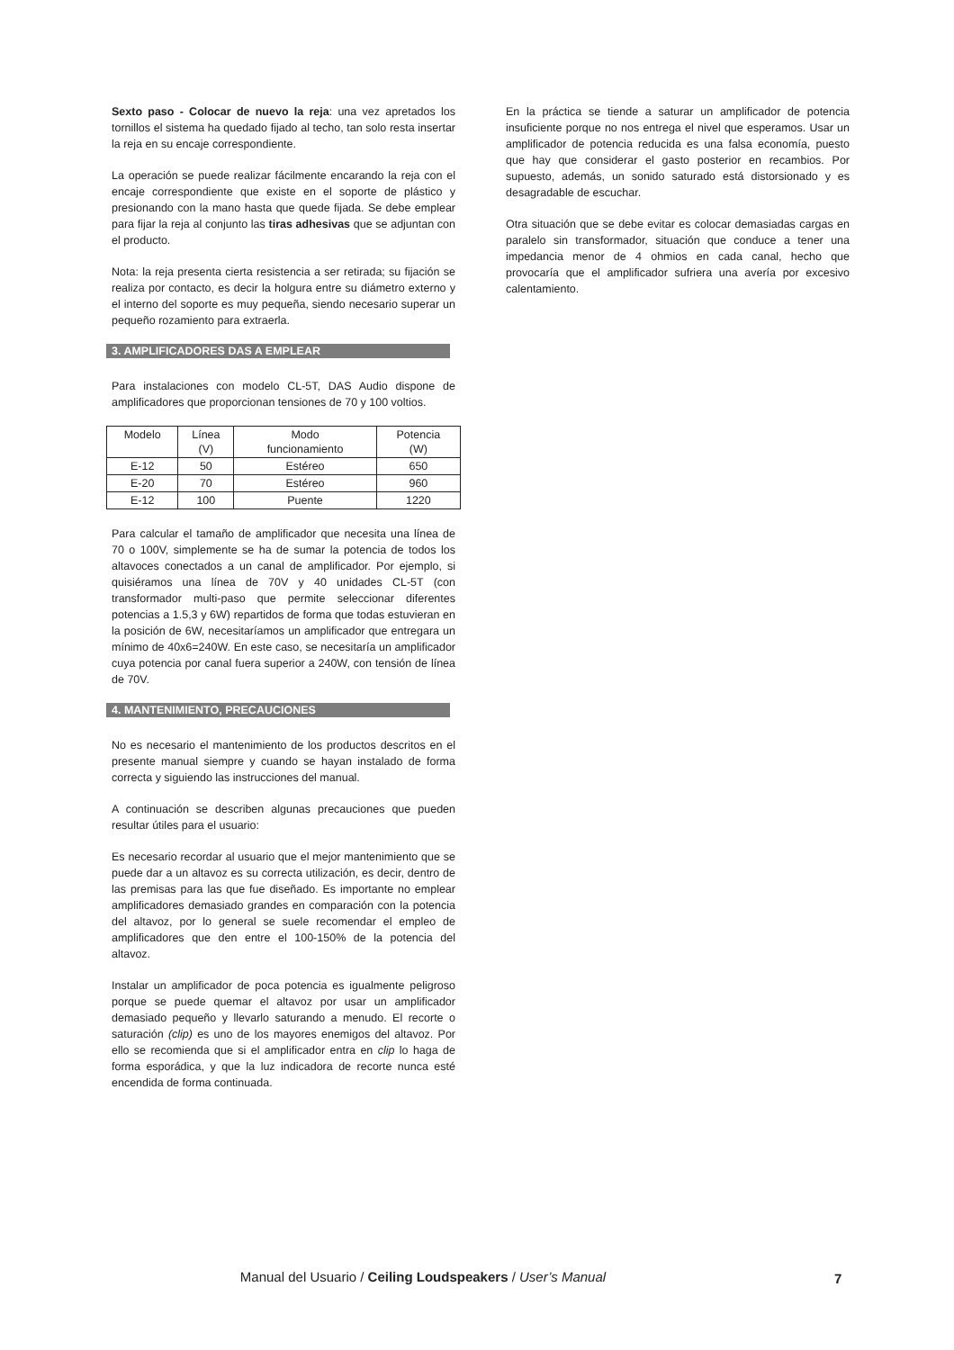Sexto paso - Colocar de nuevo la reja: una vez apretados los tornillos el sistema ha quedado fijado al techo, tan solo resta insertar la reja en su encaje correspondiente.
La operación se puede realizar fácilmente encarando la reja con el encaje correspondiente que existe en el soporte de plástico y presionando con la mano hasta que quede fijada. Se debe emplear para fijar la reja al conjunto las tiras adhesivas que se adjuntan con el producto.
Nota: la reja presenta cierta resistencia a ser retirada; su fijación se realiza por contacto, es decir la holgura entre su diámetro externo y el interno del soporte es muy pequeña, siendo necesario superar un pequeño rozamiento para extraerla.
3. AMPLIFICADORES DAS A EMPLEAR
Para instalaciones con modelo CL-5T, DAS Audio dispone de amplificadores que proporcionan tensiones de 70 y 100 voltios.
| Modelo | Línea (V) | Modo funcionamiento | Potencia (W) |
| E-12 | 50 | Estéreo | 650 |
| E-20 | 70 | Estéreo | 960 |
| E-12 | 100 | Puente | 1220 |
Para calcular el tamaño de amplificador que necesita una línea de 70 o 100V, simplemente se ha de sumar la potencia de todos los altavoces conectados a un canal de amplificador. Por ejemplo, si quisiéramos una línea de 70V y 40 unidades CL-5T (con transformador multi-paso que permite seleccionar diferentes potencias a 1.5,3 y 6W) repartidos de forma que todas estuvieran en la posición de 6W, necesitaríamos un amplificador que entregara un mínimo de 40x6=240W. En este caso, se necesitaría un amplificador cuya potencia por canal fuera superior a 240W, con tensión de línea de 70V.
4. MANTENIMIENTO, PRECAUCIONES
No es necesario el mantenimiento de los productos descritos en el presente manual siempre y cuando se hayan instalado de forma correcta y siguiendo las instrucciones del manual.
A continuación se describen algunas precauciones que pueden resultar útiles para el usuario:
Es necesario recordar al usuario que el mejor mantenimiento que se puede dar a un altavoz es su correcta utilización, es decir, dentro de las premisas para las que fue diseñado. Es importante no emplear amplificadores demasiado grandes en comparación con la potencia del altavoz, por lo general se suele recomendar el empleo de amplificadores que den entre el 100-150% de la potencia del altavoz.
Instalar un amplificador de poca potencia es igualmente peligroso porque se puede quemar el altavoz por usar un amplificador demasiado pequeño y llevarlo saturando a menudo. El recorte o saturación (clip) es uno de los mayores enemigos del altavoz. Por ello se recomienda que si el amplificador entra en clip lo haga de forma esporádica, y que la luz indicadora de recorte nunca esté encendida de forma continuada.
En la práctica se tiende a saturar un amplificador de potencia insuficiente porque no nos entrega el nivel que esperamos. Usar un amplificador de potencia reducida es una falsa economía, puesto que hay que considerar el gasto posterior en recambios. Por supuesto, además, un sonido saturado está distorsionado y es desagradable de escuchar.
Otra situación que se debe evitar es colocar demasiadas cargas en paralelo sin transformador, situación que conduce a tener una impedancia menor de 4 ohmios en cada canal, hecho que provocaría que el amplificador sufriera una avería por excesivo calentamiento.
Manual del Usuario / Ceiling Loudspeakers / User’s Manual 7